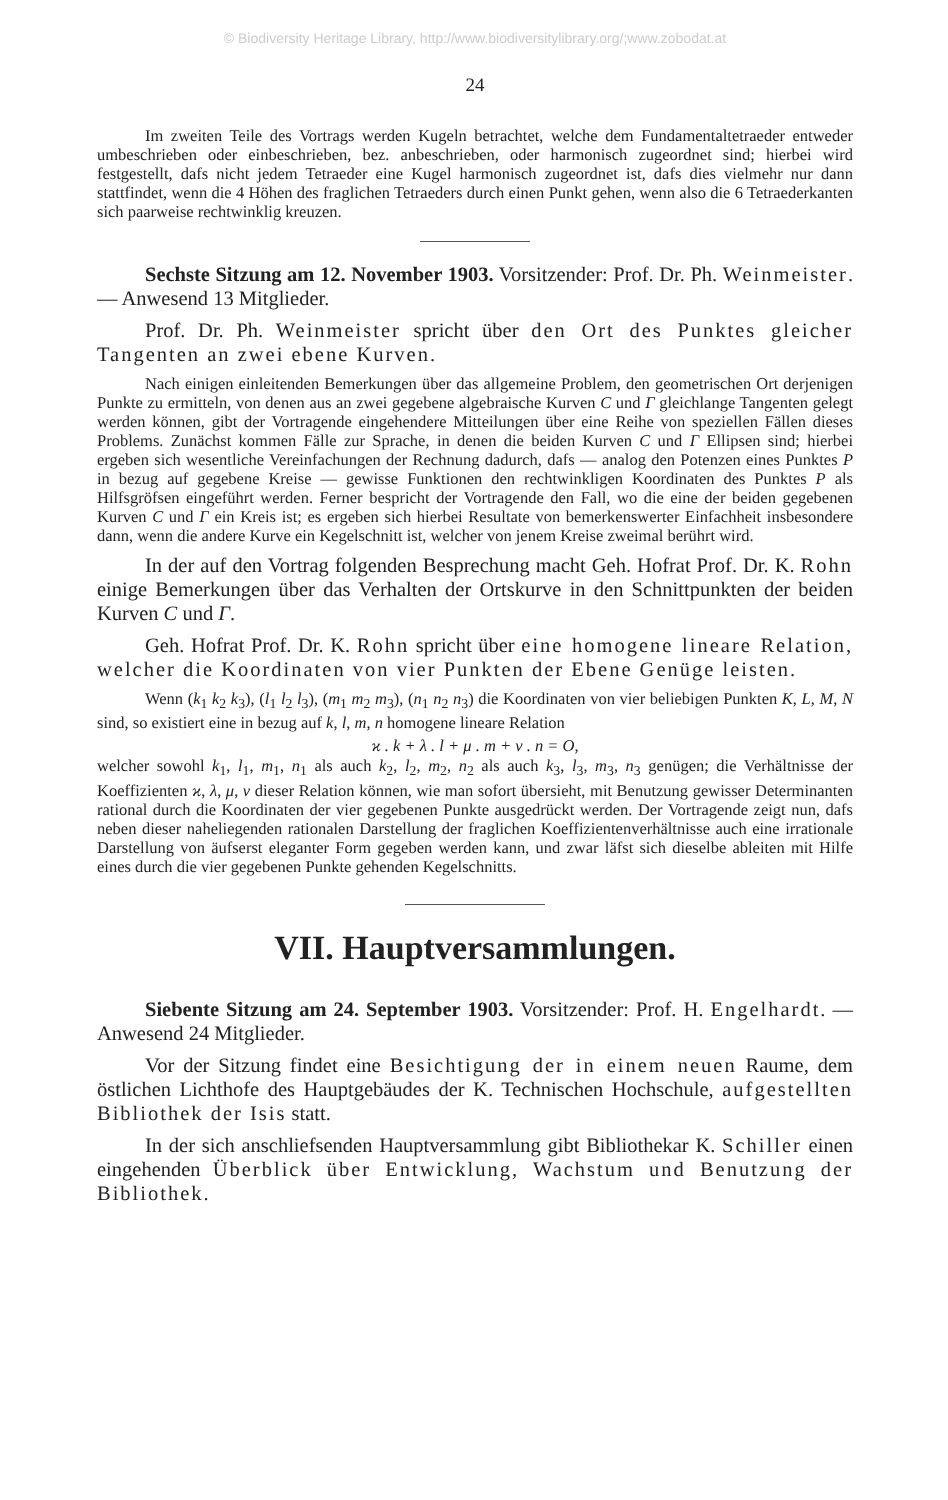© Biodiversity Heritage Library, http://www.biodiversitylibrary.org/;www.zobodat.at
24
Im zweiten Teile des Vortrags werden Kugeln betrachtet, welche dem Fundamentaltetraeder entweder umbeschrieben oder einbeschrieben, bez. anbeschrieben, oder harmonisch zugeordnet sind; hierbei wird festgestellt, dafs nicht jedem Tetraeder eine Kugel harmonisch zugeordnet ist, dafs dies vielmehr nur dann stattfindet, wenn die 4 Höhen des fraglichen Tetraeders durch einen Punkt gehen, wenn also die 6 Tetraederkanten sich paarweise rechtwinklig kreuzen.
Sechste Sitzung am 12. November 1903. Vorsitzender: Prof. Dr. Ph. Weinmeister. — Anwesend 13 Mitglieder.
Prof. Dr. Ph. Weinmeister spricht über den Ort des Punktes gleicher Tangenten an zwei ebene Kurven.
Nach einigen einleitenden Bemerkungen über das allgemeine Problem, den geometrischen Ort derjenigen Punkte zu ermitteln, von denen aus an zwei gegebene algebraische Kurven C und Γ gleichlange Tangenten gelegt werden können, gibt der Vortragende eingehendere Mitteilungen über eine Reihe von speziellen Fällen dieses Problems. Zunächst kommen Fälle zur Sprache, in denen die beiden Kurven C und Γ Ellipsen sind; hierbei ergeben sich wesentliche Vereinfachungen der Rechnung dadurch, dafs — analog den Potenzen eines Punktes P in bezug auf gegebene Kreise — gewisse Funktionen den rechtwinkligen Koordinaten des Punktes P als Hilfsgröfsen eingeführt werden. Ferner bespricht der Vortragende den Fall, wo die eine der beiden gegebenen Kurven C und Γ ein Kreis ist; es ergeben sich hierbei Resultate von bemerkenswerter Einfachheit insbesondere dann, wenn die andere Kurve ein Kegelschnitt ist, welcher von jenem Kreise zweimal berührt wird.
In der auf den Vortrag folgenden Besprechung macht Geh. Hofrat Prof. Dr. K. Rohn einige Bemerkungen über das Verhalten der Ortskurve in den Schnittpunkten der beiden Kurven C und Γ.
Geh. Hofrat Prof. Dr. K. Rohn spricht über eine homogene lineare Relation, welcher die Koordinaten von vier Punkten der Ebene Genüge leisten.
Wenn (k<sub>1</sub> k<sub>2</sub> k<sub>3</sub>), (l<sub>1</sub> l<sub>2</sub> l<sub>3</sub>), (m<sub>1</sub> m<sub>2</sub> m<sub>3</sub>), (n<sub>1</sub> n<sub>2</sub> n<sub>3</sub>) die Koordinaten von vier beliebigen Punkten K, L, M, N sind, so existiert eine in bezug auf k, l, m, n homogene lineare Relation
ϰ . k + λ . l + μ . m + ν . n = O,
welcher sowohl k<sub>1</sub>, l<sub>1</sub>, m<sub>1</sub>, n<sub>1</sub> als auch k<sub>2</sub>, l<sub>2</sub>, m<sub>2</sub>, n<sub>2</sub> als auch k<sub>3</sub>, l<sub>3</sub>, m<sub>3</sub>, n<sub>3</sub> genügen; die Verhältnisse der Koeffizienten ϰ, λ, μ, ν dieser Relation können, wie man sofort übersieht, mit Benutzung gewisser Determinanten rational durch die Koordinaten der vier gegebenen Punkte ausgedrückt werden. Der Vortragende zeigt nun, dafs neben dieser naheliegenden rationalen Darstellung der fraglichen Koeffizientenverhältnisse auch eine irrationale Darstellung von äufserst eleganter Form gegeben werden kann, und zwar läfst sich dieselbe ableiten mit Hilfe eines durch die vier gegebenen Punkte gehenden Kegelschnitts.
VII. Hauptversammlungen.
Siebente Sitzung am 24. September 1903. Vorsitzender: Prof. H. Engelhardt. — Anwesend 24 Mitglieder.
Vor der Sitzung findet eine Besichtigung der in einem neuen Raume, dem östlichen Lichthofe des Hauptgebäudes der K. Technischen Hochschule, aufgestellten Bibliothek der Isis statt.
In der sich anschliefsenden Hauptversammlung gibt Bibliothekar K. Schiller einen eingehenden Überblick über Entwicklung, Wachstum und Benutzung der Bibliothek.